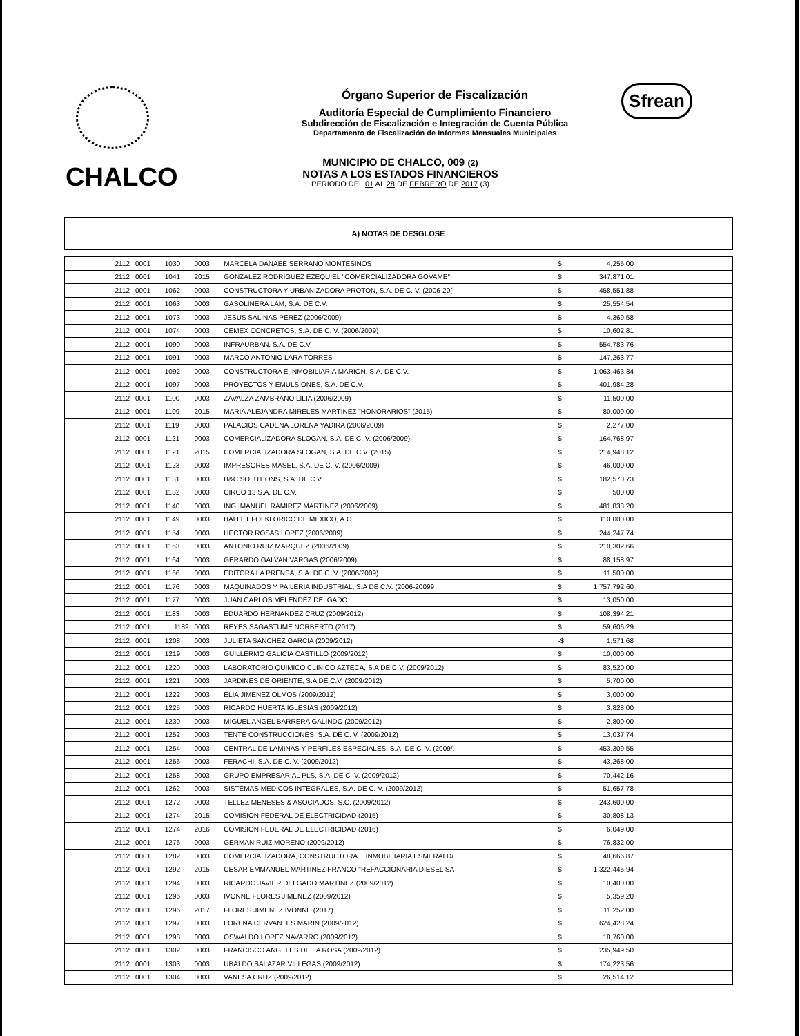CHALCO
Sfrean
Órgano Superior de Fiscalización
Auditoría Especial de Cumplimiento Financiero
Subdirección de Fiscalización e Integración de Cuenta Pública
Departamento de Fiscalización de Informes Mensuales Municipales
MUNICIPIO DE CHALCO, 009 (2)
NOTAS A LOS ESTADOS FINANCIEROS
PERIODO DEL 01 AL 28 DE FEBRERO DE 2017 (3)
A) NOTAS DE DESGLOSE
| 2112 | 0001 | 1030 | 0003 | MARCELA DANAEE SERRANO MONTESINOS | $ | 4,255.00 | |
| 2112 | 0001 | 1041 | 2015 | GONZALEZ RODRIGUEZ EZEQUIEL "COMERCIALIZADORA GOVAME" | $ | 347,871.01 | |
| 2112 | 0001 | 1062 | 0003 | CONSTRUCTORA Y URBANIZADORA PROTON, S.A. DE C. V. (2006-20( | $ | 458,551.88 | |
| 2112 | 0001 | 1063 | 0003 | GASOLINERA LAM, S.A. DE C.V. | $ | 25,554.54 | |
| 2112 | 0001 | 1073 | 0003 | JESUS SALINAS PEREZ (2006/2009) | $ | 4,369.58 | |
| 2112 | 0001 | 1074 | 0003 | CEMEX CONCRETOS, S.A. DE C. V. (2006/2009) | $ | 10,602.81 | |
| 2112 | 0001 | 1090 | 0003 | INFRAURBAN, S.A. DE C.V. | $ | 554,783.76 | |
| 2112 | 0001 | 1091 | 0003 | MARCO ANTONIO LARA TORRES | $ | 147,263.77 | |
| 2112 | 0001 | 1092 | 0003 | CONSTRUCTORA E INMOBILIARIA MARION, S.A. DE C.V. | $ | 1,063,463.84 | |
| 2112 | 0001 | 1097 | 0003 | PROYECTOS Y EMULSIONES, S.A. DE C.V. | $ | 401,984.28 | |
| 2112 | 0001 | 1100 | 0003 | ZAVALZA ZAMBRANO LILIA (2006/2009) | $ | 11,500.00 | |
| 2112 | 0001 | 1109 | 2015 | MARIA ALEJANDRA MIRELES MARTINEZ "HONORARIOS" (2015) | $ | 80,000.00 | |
| 2112 | 0001 | 1119 | 0003 | PALACIOS CADENA LORENA YADIRA (2006/2009) | $ | 2,277.00 | |
| 2112 | 0001 | 1121 | 0003 | COMERCIALIZADORA SLOGAN, S.A. DE C. V. (2006/2009) | $ | 164,768.97 | |
| 2112 | 0001 | 1121 | 2015 | COMERCIALIZADORA SLOGAN, S.A. DE C.V. (2015) | $ | 214,948.12 | |
| 2112 | 0001 | 1123 | 0003 | IMPRESORES MASEL, S.A. DE C. V. (2006/2009) | $ | 46,000.00 | |
| 2112 | 0001 | 1131 | 0003 | B&C SOLUTIONS, S.A. DE C.V. | $ | 182,570.73 | |
| 2112 | 0001 | 1132 | 0003 | CIRCO 13 S.A. DE C.V. | $ | 500.00 | |
| 2112 | 0001 | 1140 | 0003 | ING. MANUEL RAMIREZ MARTINEZ (2006/2009) | $ | 481,838.20 | |
| 2112 | 0001 | 1149 | 0003 | BALLET FOLKLORICO DE MEXICO, A.C. | $ | 110,000.00 | |
| 2112 | 0001 | 1154 | 0003 | HECTOR ROSAS LOPEZ (2006/2009) | $ | 244,247.74 | |
| 2112 | 0001 | 1163 | 0003 | ANTONIO RUIZ MARQUEZ (2006/2009) | $ | 210,302.66 | |
| 2112 | 0001 | 1164 | 0003 | GERARDO GALVAN VARGAS (2006/2009) | $ | 88,158.97 | |
| 2112 | 0001 | 1166 | 0003 | EDITORA LA PRENSA, S.A. DE C. V. (2006/2009) | $ | 11,500.00 | |
| 2112 | 0001 | 1176 | 0003 | MAQUINADOS Y PAILERIA INDUSTRIAL, S.A DE C.V. (2006-20099 | $ | 1,757,792.60 | |
| 2112 | 0001 | 1177 | 0003 | JUAN CARLOS MELENDEZ DELGADO | $ | 13,050.00 | |
| 2112 | 0001 | 1183 | 0003 | EDUARDO HERNANDEZ CRUZ (2009/2012) | $ | 108,394.21 | |
| 2112 | 0001 | 1189 | 0003 | REYES SAGASTUME NORBERTO (2017) | $ | 59,606.29 | |
| 2112 | 0001 | 1208 | 0003 | JULIETA SANCHEZ GARCIA (2009/2012) | -$ | 1,571.68 | |
| 2112 | 0001 | 1219 | 0003 | GUILLERMO GALICIA CASTILLO (2009/2012) | $ | 10,000.00 | |
| 2112 | 0001 | 1220 | 0003 | LABORATORIO QUIMICO CLINICO AZTECA, S.A DE C.V. (2009/2012) | $ | 83,520.00 | |
| 2112 | 0001 | 1221 | 0003 | JARDINES DE ORIENTE, S.A DE C.V. (2009/2012) | $ | 5,700.00 | |
| 2112 | 0001 | 1222 | 0003 | ELIA JIMENEZ OLMOS (2009/2012) | $ | 3,000.00 | |
| 2112 | 0001 | 1225 | 0003 | RICARDO HUERTA IGLESIAS (2009/2012) | $ | 3,828.00 | |
| 2112 | 0001 | 1230 | 0003 | MIGUEL ANGEL BARRERA GALINDO (2009/2012) | $ | 2,800.00 | |
| 2112 | 0001 | 1252 | 0003 | TENTE CONSTRUCCIONES, S.A. DE C. V. (2009/2012) | $ | 13,037.74 | |
| 2112 | 0001 | 1254 | 0003 | CENTRAL DE LAMINAS Y PERFILES ESPECIALES, S.A. DE C. V. (2009/. | $ | 453,309.55 | |
| 2112 | 0001 | 1256 | 0003 | FERACHI, S.A. DE C. V. (2009/2012) | $ | 43,268.00 | |
| 2112 | 0001 | 1258 | 0003 | GRUPO EMPRESARIAL PLS, S.A. DE C. V. (2009/2012) | $ | 70,442.16 | |
| 2112 | 0001 | 1262 | 0003 | SISTEMAS MEDICOS INTEGRALES, S.A. DE C. V. (2009/2012) | $ | 51,657.78 | |
| 2112 | 0001 | 1272 | 0003 | TELLEZ MENESES & ASOCIADOS, S.C. (2009/2012) | $ | 243,600.00 | |
| 2112 | 0001 | 1274 | 2015 | COMISION FEDERAL DE ELECTRICIDAD (2015) | $ | 30,808.13 | |
| 2112 | 0001 | 1274 | 2016 | COMISION FEDERAL DE ELECTRICIDAD (2016) | $ | 6,049.00 | |
| 2112 | 0001 | 1276 | 0003 | GERMAN RUIZ MORENO (2009/2012) | $ | 76,832.00 | |
| 2112 | 0001 | 1282 | 0003 | COMERCIALIZADORA, CONSTRUCTORA E INMOBILIARIA ESMERALD/ | $ | 48,666.87 | |
| 2112 | 0001 | 1292 | 2015 | CESAR EMMANUEL MARTINEZ FRANCO "REFACCIONARIA DIESEL SA | $ | 1,322,445.94 | |
| 2112 | 0001 | 1294 | 0003 | RICARDO JAVIER DELGADO MARTINEZ (2009/2012) | $ | 10,400.00 | |
| 2112 | 0001 | 1296 | 0003 | IVONNE FLORES JIMENEZ (2009/2012) | $ | 5,359.20 | |
| 2112 | 0001 | 1296 | 2017 | FLORES JIMENEZ IVONNE (2017) | $ | 11,252.00 | |
| 2112 | 0001 | 1297 | 0003 | LORENA CERVANTES MARIN (2009/2012) | $ | 624,428.24 | |
| 2112 | 0001 | 1298 | 0003 | OSWALDO LOPEZ NAVARRO (2009/2012) | $ | 18,760.00 | |
| 2112 | 0001 | 1302 | 0003 | FRANCISCO ANGELES DE LA ROSA (2009/2012) | $ | 235,949.50 | |
| 2112 | 0001 | 1303 | 0003 | UBALDO SALAZAR VILLEGAS (2009/2012) | $ | 174,223.56 | |
| 2112 | 0001 | 1304 | 0003 | VANESA CRUZ (2009/2012) | $ | 26,514.12 | |